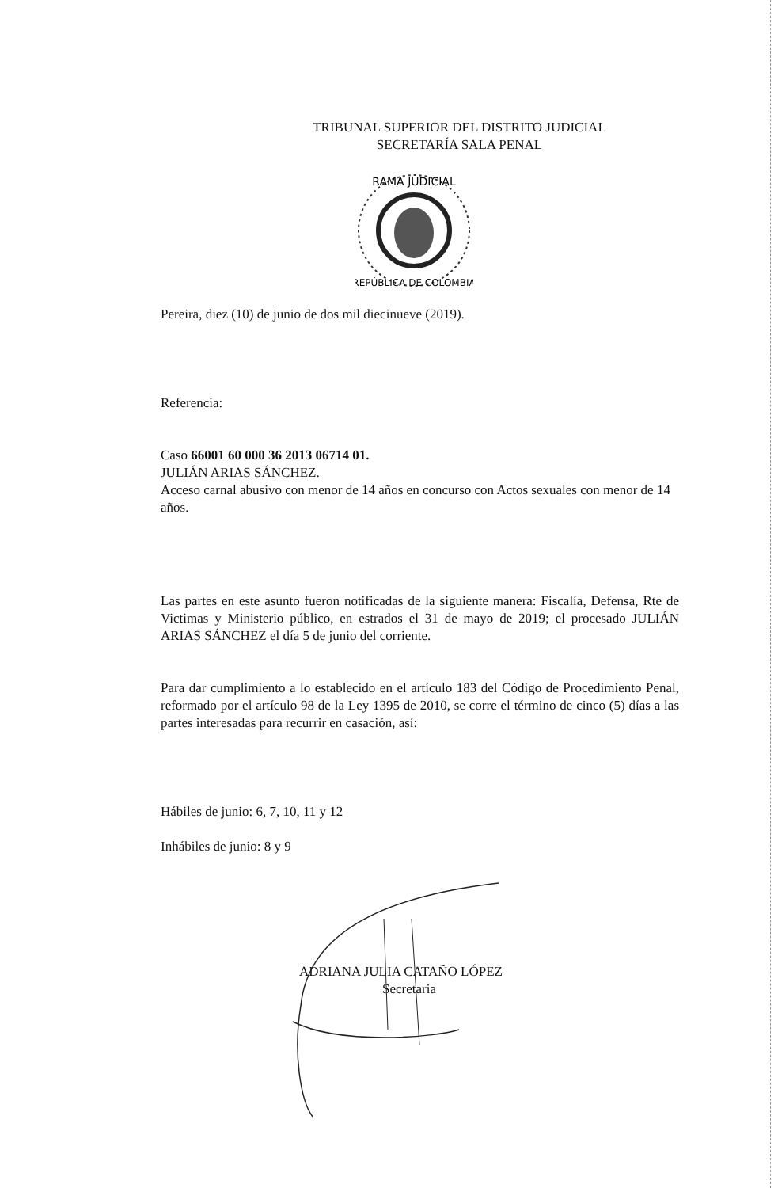TRIBUNAL SUPERIOR DEL DISTRITO JUDICIAL
SECRETARÍA SALA PENAL
RAMA JUDICIAL
REPÚBLICA DE COLOMBIA
Pereira, diez (10) de junio de dos mil diecinueve (2019).
Referencia:
Caso 66001 60 000 36 2013 06714 01.
JULIÁN ARIAS SÁNCHEZ.
Acceso carnal abusivo con menor de 14 años en concurso con Actos sexuales con menor de 14 años.
Las partes en este asunto fueron notificadas de la siguiente manera: Fiscalía, Defensa, Rte de Victimas y Ministerio público, en estrados el 31 de mayo de 2019; el procesado JULIÁN ARIAS SÁNCHEZ el día 5 de junio del corriente.
Para dar cumplimiento a lo establecido en el artículo 183 del Código de Procedimiento Penal, reformado por el artículo 98 de la Ley 1395 de 2010, se corre el término de cinco (5) días a las partes interesadas para recurrir en casación, así:
Hábiles de junio: 6, 7, 10, 11 y 12
Inhábiles de junio: 8 y 9
ADRIANA JULIA CATAÑO LÓPEZ
Secretaria